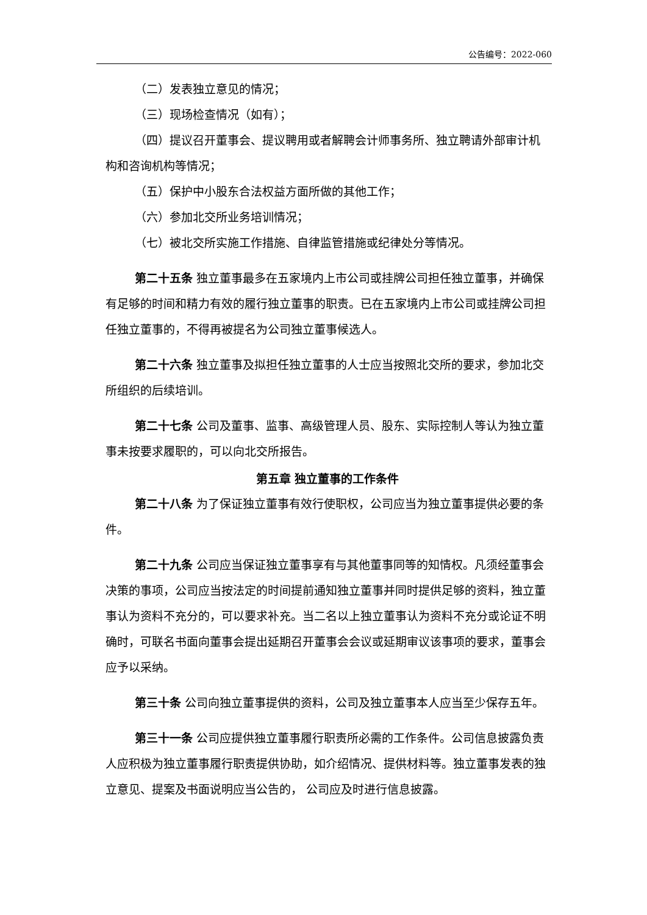公告编号：2022-060
（二）发表独立意见的情况；
（三）现场检查情况（如有）；
（四）提议召开董事会、提议聘用或者解聘会计师事务所、独立聘请外部审计机构和咨询机构等情况；
（五）保护中小股东合法权益方面所做的其他工作；
（六）参加北交所业务培训情况；
（七）被北交所实施工作措施、自律监管措施或纪律处分等情况。
第二十五条 独立董事最多在五家境内上市公司或挂牌公司担任独立董事，并确保有足够的时间和精力有效的履行独立董事的职责。已在五家境内上市公司或挂牌公司担任独立董事的，不得再被提名为公司独立董事候选人。
第二十六条 独立董事及拟担任独立董事的人士应当按照北交所的要求，参加北交所组织的后续培训。
第二十七条 公司及董事、监事、高级管理人员、股东、实际控制人等认为独立董事未按要求履职的，可以向北交所报告。
第五章 独立董事的工作条件
第二十八条 为了保证独立董事有效行使职权，公司应当为独立董事提供必要的条件。
第二十九条 公司应当保证独立董事享有与其他董事同等的知情权。凡须经董事会决策的事项，公司应当按法定的时间提前通知独立董事并同时提供足够的资料，独立董事认为资料不充分的，可以要求补充。当二名以上独立董事认为资料不充分或论证不明确时，可联名书面向董事会提出延期召开董事会会议或延期审议该事项的要求，董事会应予以采纳。
第三十条 公司向独立董事提供的资料，公司及独立董事本人应当至少保存五年。
第三十一条 公司应提供独立董事履行职责所必需的工作条件。公司信息披露负责人应积极为独立董事履行职责提供协助，如介绍情况、提供材料等。独立董事发表的独立意见、提案及书面说明应当公告的， 公司应及时进行信息披露。